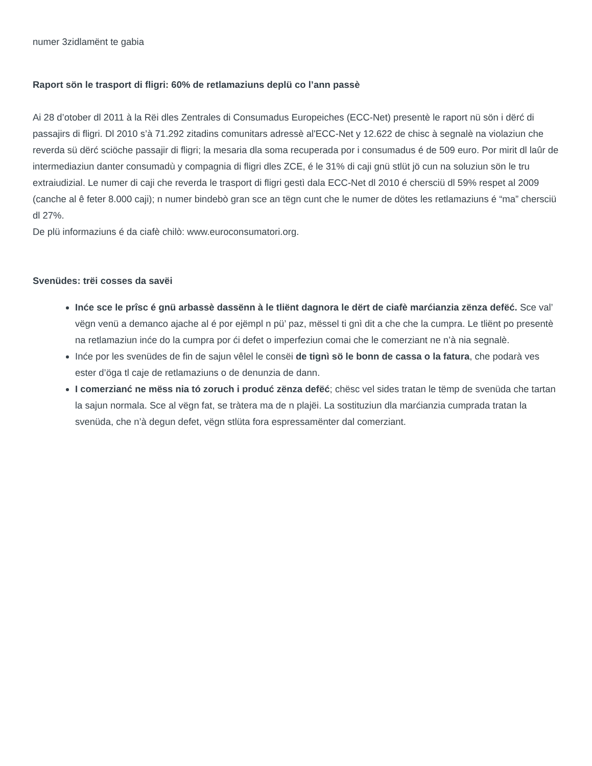numer 3zidlamënt te gabia
Raport sön le trasport di fligri: 60% de retlamaziuns deplü co l’ann passè
Ai 28 d’otober dl 2011 à la Rëi dles Zentrales di Consumadus Europeiches (ECC-Net) presentè le raport nü sön i dërć di passajirs di fligri. Dl 2010 s’à 71.292 zitadins comunitars adressè al'ECC-Net y 12.622 de chisc à segnalè na violaziun che reverda sü dërć sciöche passajir di fligri; la mesaria dla soma recuperada por i consumadus é de 509 euro. Por mirit dl laûr de intermediaziun danter consumadù y compagnia di fligri dles ZCE, é le 31% di caji gnü stlüt jö cun na soluziun sön le tru extraiudizial. Le numer di caji che reverda le trasport di fligri gestì dala ECC-Net dl 2010 é chersciü dl 59% respet al 2009 (canche al ê feter 8.000 caji); n numer bindebò gran sce an tëgn cunt che le numer de dötes les retlamaziuns é “ma” chersciü dl 27%.
De plü informaziuns é da ciafè chilò: www.euroconsumatori.org.
Svenüdes: trëi cosses da savëi
Inće sce le prîsc é gnü arbassè dassënn à le tliënt dagnora le dërt de ciafè marćianzia zënza defëć. Sce val’ vëgn venü a demanco ajache al é por ejëmpl n pü’ paz, mëssel ti gnì dit a che che la cumpra. Le tliënt po presentè na retlamaziun inće do la cumpra por ći defet o imperfeziun comai che le comerziant ne n’à nia segnalè.
Inće por les svenüdes de fin de sajun vêlel le consëi de tignì sö le bonn de cassa o la fatura, che podarà ves ester d’öga tl caje de retlamaziuns o de denunzia de dann.
I comerzianć ne mëss nia tó zoruch i produć zënza defëć; chësc vel sides tratan le tëmp de svenüda che tartan la sajun normala. Sce al vëgn fat, se tràtera ma de n plajëi. La sostituziun dla marćianzia cumprada tratan la svenüda, che n’à degun defet, vëgn stlüta fora espressamënter dal comerziant.